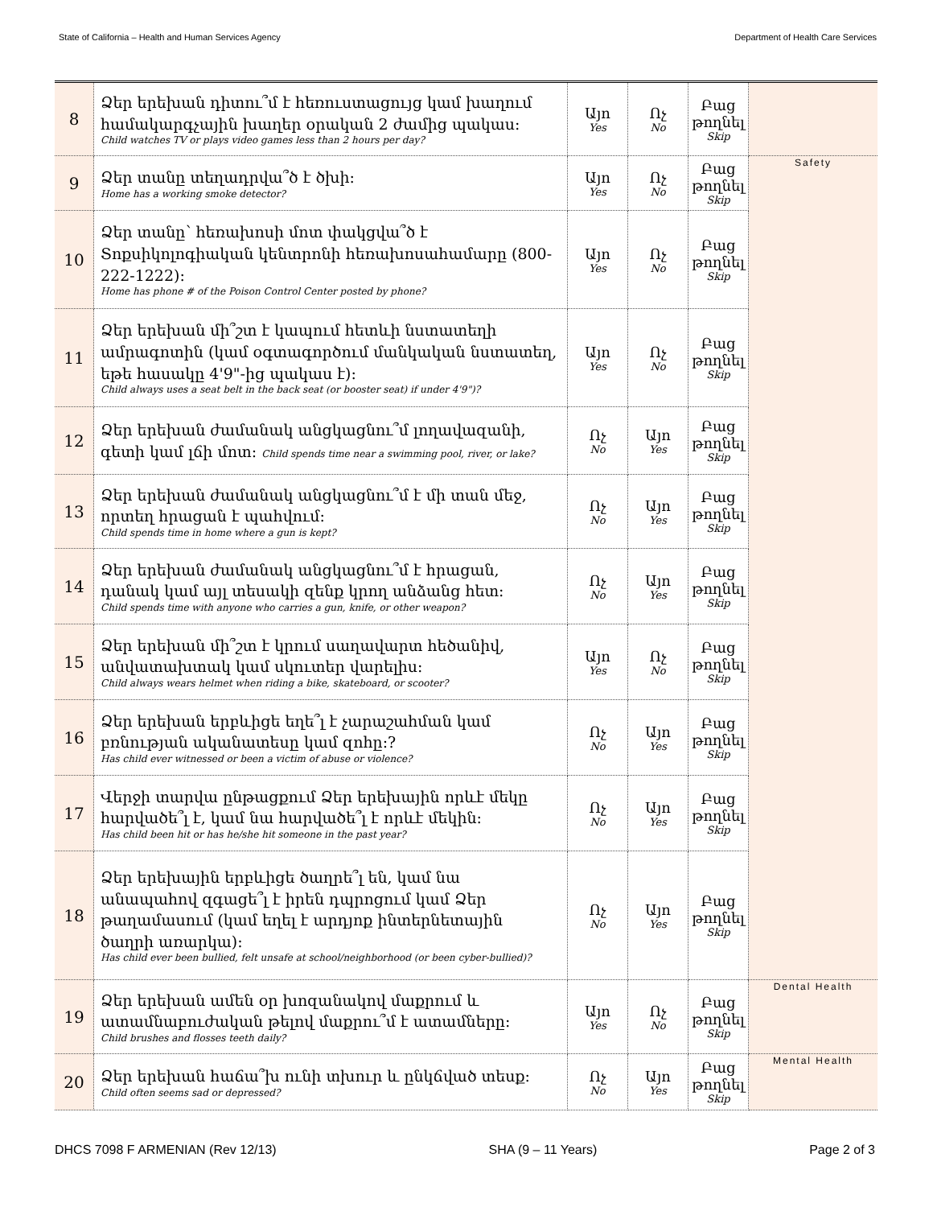State of California – Health and Human Services Agency Department of Health Care Services
| 8 | Ձեր երեխան դիտու՞մ է հեռուստացույց կամ խաղում համակարգչային խաղեր օրական 2 ժամից պակաս: Child watches TV or plays video games less than 2 hours per day? | Այո Yes | Ոչ No | Բաց թողնել Skip | |
| 9 | Ձեր տանը տեղադրվա՞ծ է ծխի: Home has a working smoke detector? | Այո Yes | Ոչ No | Բաց թողնել Skip | Safety |
| 10 | Ձեր տանը՝ հեռախոսի մոտ փակցվա՞ծ է Տոքսիկոլոգիական կենտրոնի հեռախոսահամարը (800-222-1222): Home has phone # of the Poison Control Center posted by phone? | Այո Yes | Ոչ No | Բաց թողնել Skip | |
| 11 | Ձեր երեխան մի՞շտ է կապում հետևի նստատեղի ամրագոտին (կամ օգտագործում մանկական նստատեղ, եթե հասակը 4'9"-ից պակաս է): Child always uses a seat belt in the back seat (or booster seat) if under 4'9")? | Այո Yes | Ոչ No | Բաց թողնել Skip | |
| 12 | Ձեր երեխան ժամանակ անցկացնու՞մ լողավազանի, գետի կամ լճի մոտ: Child spends time near a swimming pool, river, or lake? | Ոչ No | Այո Yes | Բաց թողնել Skip | |
| 13 | Ձեր երեխան ժամանակ անցկացնու՞մ է մի տան մեջ, որտեղ հրացան է պահվում: Child spends time in home where a gun is kept? | Ոչ No | Այո Yes | Բաց թողնել Skip | |
| 14 | Ձեր երեխան ժամանակ անցկացնու՞մ է հրացան, դանակ կամ այլ տեսակի զենք կրող անձանց հետ: Child spends time with anyone who carries a gun, knife, or other weapon? | Ոչ No | Այո Yes | Բաց թողնել Skip | |
| 15 | Ձեր երեխան մի՞շտ է կրում սաղավարտ հեծանիվ, անվատախտակ կամ սկուտեր վարելիս: Child always wears helmet when riding a bike, skateboard, or scooter? | Այո Yes | Ոչ No | Բաց թողնել Skip | |
| 16 | Ձեր երեխան երբևիցե եղե՞լ է չարաշահման կամ բռնության ականատեսը կամ զոհը:? Has child ever witnessed or been a victim of abuse or violence? | Ոչ No | Այո Yes | Բաց թողնել Skip | |
| 17 | Վերջի տարվա ընթացքում Ձեր երեխային որևէ մեկը հարվածե՞լ է, կամ նա հարվածե՞լ է որևէ մեկին: Has child been hit or has he/she hit someone in the past year? | Ոչ No | Այո Yes | Բաց թողնել Skip | |
| 18 | Ձեր երեխային երբևիցե ծաղրե՞լ են, կամ նա անապահով զգացե՞լ է իրեն դպրոցում կամ Ձեր թաղամասում (կամ եղել է արդյոք ինտերնետային ծաղրի առարկա): Has child ever been bullied, felt unsafe at school/neighborhood (or been cyber-bullied)? | Ոչ No | Այո Yes | Բաց թողնել Skip | |
| 19 | Ձեր երեխան ամեն օր խոզանակով մաքրում և ատամնաբուժական թելով մաքրու՞մ է ատամները: Child brushes and flosses teeth daily? | Այո Yes | Ոչ No | Բաց թողնել Skip | Dental Health |
| 20 | Ձեր երեխան հաճա՞խ ունի տխուր և ընկճված տեսք: Child often seems sad or depressed? | Ոչ No | Այո Yes | Բաց թողնել Skip | Mental Health |
DHCS 7098 F ARMENIAN (Rev 12/13) SHA (9 – 11 Years) Page 2 of 3